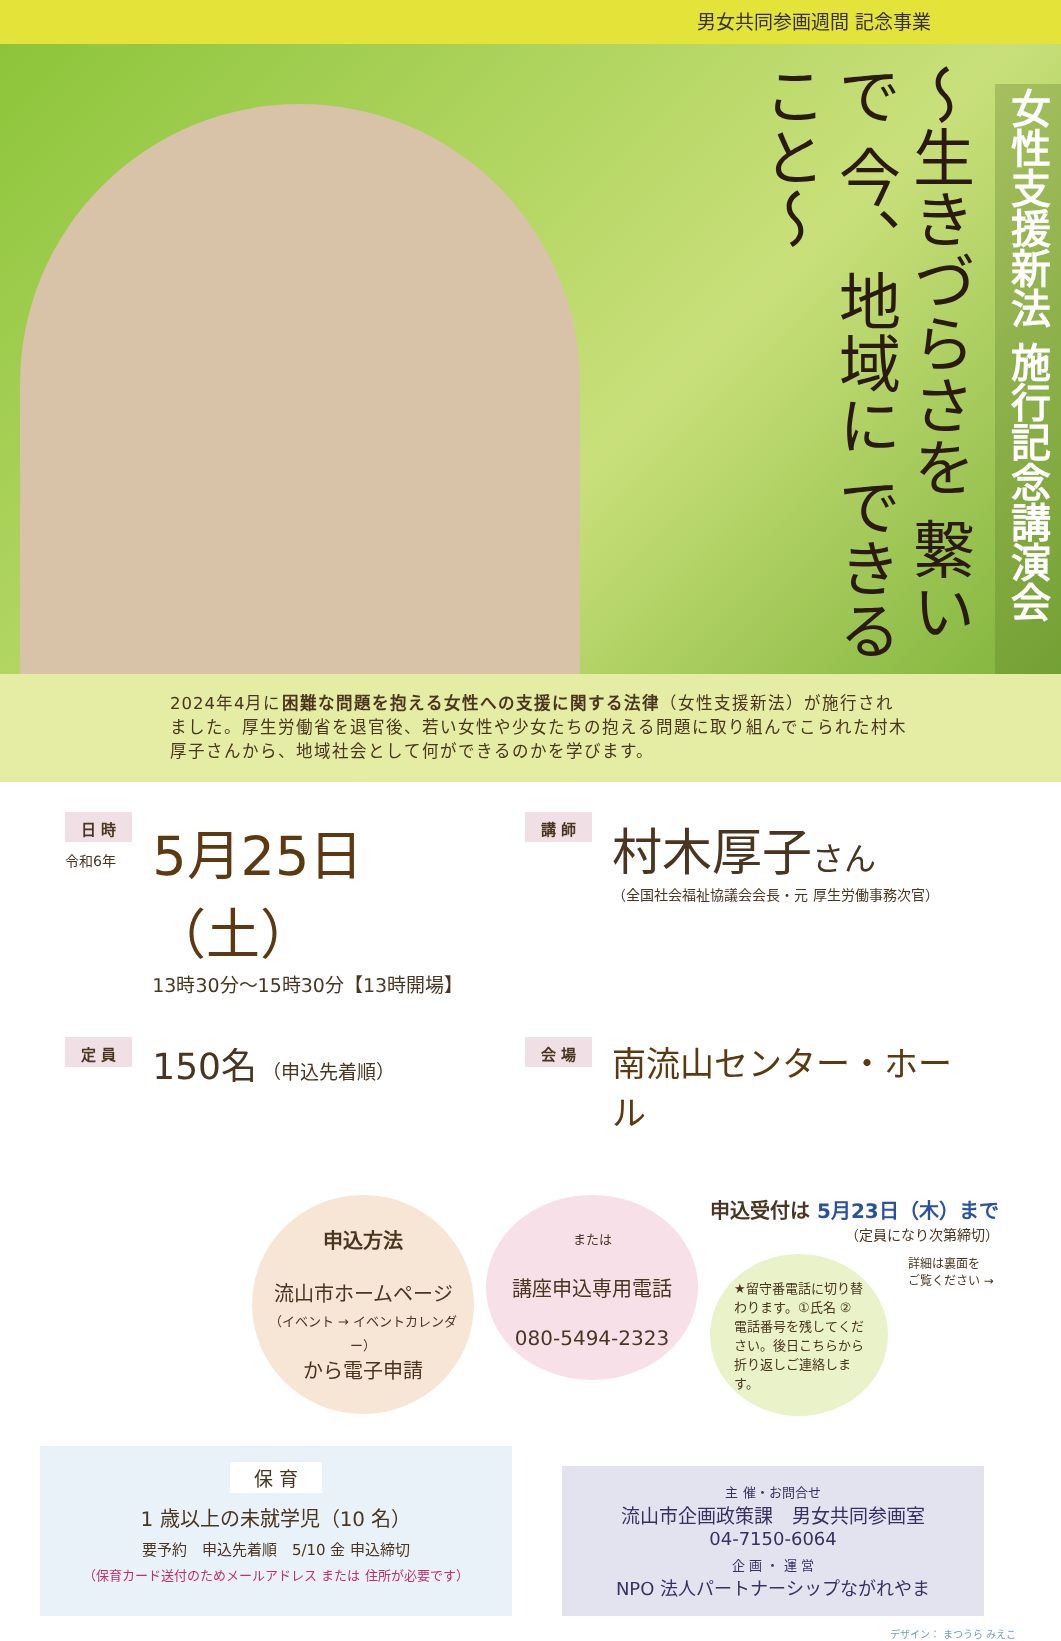男女共同参画週間 記念事業
～生きづらさを 繋いで 今、地域に できること～
女性支援新法 施行記念講演会
2024年4月に困難な問題を抱える女性への支援に関する法律（女性支援新法）が施行されました。厚生労働省を退官後、若い女性や少女たちの抱える問題に取り組んでこられた村木厚子さんから、地域社会として何ができるのかを学びます。
日 時
令和6年
5月25日（土）
13時30分～15時30分【13時開場】
講 師
村木厚子さん
（全国社会福祉協議会会長・元 厚生労働事務次官）
定 員
150名 （申込先着順）
会 場
南流山センター・ホール
申込方法
流山市ホームページ
（イベント → イベントカレンダー）
から電子申請
または
講座申込専用電話
080-5494-2323
申込受付は 5月23日（木）まで
（定員になり次第締切）
★留守番電話に切り替わります。①氏名 ②電話番号を残してください。後日こちらから折り返しご連絡します。
詳細は裏面を
ご覧ください →
保 育
1 歳以上の未就学児（10 名）
要予約　申込先着順　5/10 金 申込締切
（保育カード送付のためメールアドレス または 住所が必要です）
主 催・お問合せ
流山市企画政策課　男女共同参画室
04-7150-6064
企 画 ・ 運 営
NPO 法人パートナーシップながれやま
デザイン： まつうら みえこ